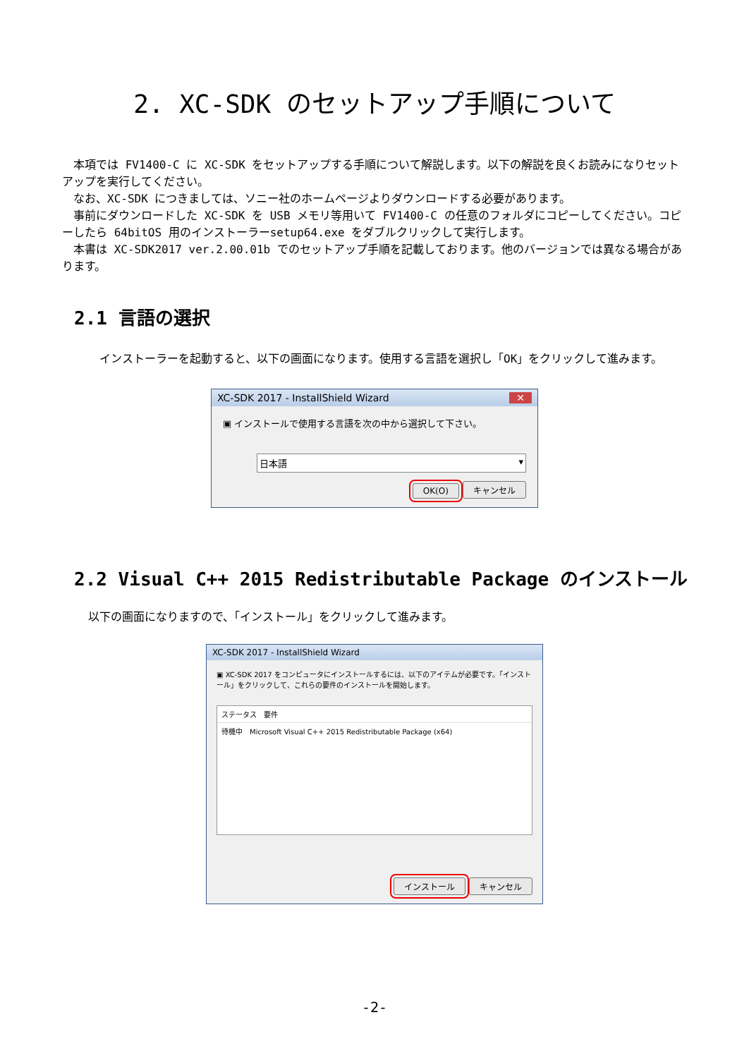2. XC-SDK のセットアップ手順について
　本項では FV1400-C に XC-SDK をセットアップする手順について解説します。以下の解説を良くお読みになりセットアップを実行してください。
　なお、XC-SDK につきましては、ソニー社のホームページよりダウンロードする必要があります。
　事前にダウンロードした XC-SDK を USB メモリ等用いて FV1400-C の任意のフォルダにコピーしてください。コピーしたら 64bitOS 用のインストーラーsetup64.exe をダブルクリックして実行します。
　本書は XC-SDK2017 ver.2.00.01b でのセットアップ手順を記載しております。他のバージョンでは異なる場合があります。
2.1 言語の選択
　インストーラーを起動すると、以下の画面になります。使用する言語を選択し「OK」をクリックして進みます。
XC-SDK 2017 - InstallShield Wizard ✕
▣ インストールで使用する言語を次の中から選択して下さい。
日本語 ▾
OK(O) キャンセル
2.2 Visual C++ 2015 Redistributable Package のインストール
以下の画面になりますので、「インストール」をクリックして進みます。
XC-SDK 2017 - InstallShield Wizard
▣ XC-SDK 2017 をコンピュータにインストールするには、以下のアイテムが必要です。「インストール」をクリックして、これらの要件のインストールを開始します。
ステータス　要件
待機中　Microsoft Visual C++ 2015 Redistributable Package (x64)
インストール キャンセル
-2-